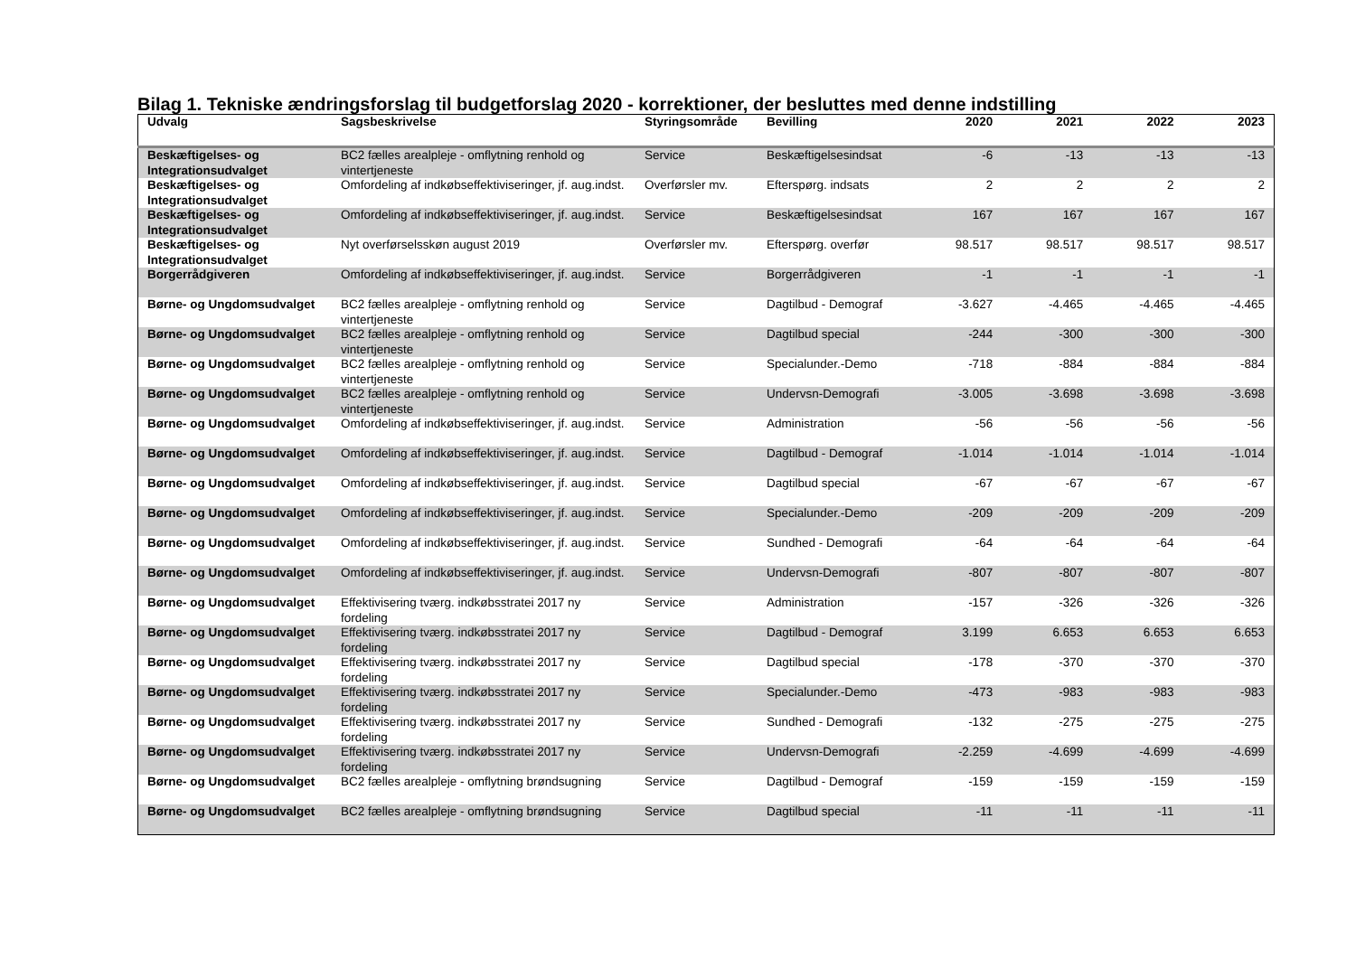Bilag 1. Tekniske ændringsforslag til budgetforslag 2020 - korrektioner, der besluttes med denne indstilling
| Udvalg | Sagsbeskrivelse | Styringsområde | Bevilling | 2020 | 2021 | 2022 | 2023 |
| --- | --- | --- | --- | --- | --- | --- | --- |
| Beskæftigelses- og Integrationsudvalget | BC2 fælles arealpleje - omflytning renhold og vintertjeneste | Service | Beskæftigelsesindsat | -6 | -13 | -13 | -13 |
| Beskæftigelses- og Integrationsudvalget | Omfordeling af indkøbseffektiviseringer, jf. aug.indst. | Overførsler mv. | Efterspørg. indsats | 2 | 2 | 2 | 2 |
| Beskæftigelses- og Integrationsudvalget | Omfordeling af indkøbseffektiviseringer, jf. aug.indst. | Service | Beskæftigelsesindsat | 167 | 167 | 167 | 167 |
| Beskæftigelses- og Integrationsudvalget | Nyt overførselsskøn august 2019 | Overførsler mv. | Efterspørg. overfør | 98.517 | 98.517 | 98.517 | 98.517 |
| Borgerrådgiveren | Omfordeling af indkøbseffektiviseringer, jf. aug.indst. | Service | Borgerrådgiveren | -1 | -1 | -1 | -1 |
| Børne- og Ungdomsudvalget | BC2 fælles arealpleje - omflytning renhold og vintertjeneste | Service | Dagtilbud - Demograf | -3.627 | -4.465 | -4.465 | -4.465 |
| Børne- og Ungdomsudvalget | BC2 fælles arealpleje - omflytning renhold og vintertjeneste | Service | Dagtilbud special | -244 | -300 | -300 | -300 |
| Børne- og Ungdomsudvalget | BC2 fælles arealpleje - omflytning renhold og vintertjeneste | Service | Specialunder.-Demo | -718 | -884 | -884 | -884 |
| Børne- og Ungdomsudvalget | BC2 fælles arealpleje - omflytning renhold og vintertjeneste | Service | Undervsn-Demografi | -3.005 | -3.698 | -3.698 | -3.698 |
| Børne- og Ungdomsudvalget | Omfordeling af indkøbseffektiviseringer, jf. aug.indst. | Service | Administration | -56 | -56 | -56 | -56 |
| Børne- og Ungdomsudvalget | Omfordeling af indkøbseffektiviseringer, jf. aug.indst. | Service | Dagtilbud - Demograf | -1.014 | -1.014 | -1.014 | -1.014 |
| Børne- og Ungdomsudvalget | Omfordeling af indkøbseffektiviseringer, jf. aug.indst. | Service | Dagtilbud special | -67 | -67 | -67 | -67 |
| Børne- og Ungdomsudvalget | Omfordeling af indkøbseffektiviseringer, jf. aug.indst. | Service | Specialunder.-Demo | -209 | -209 | -209 | -209 |
| Børne- og Ungdomsudvalget | Omfordeling af indkøbseffektiviseringer, jf. aug.indst. | Service | Sundhed - Demografi | -64 | -64 | -64 | -64 |
| Børne- og Ungdomsudvalget | Omfordeling af indkøbseffektiviseringer, jf. aug.indst. | Service | Undervsn-Demografi | -807 | -807 | -807 | -807 |
| Børne- og Ungdomsudvalget | Effektivisering tværg. indkøbsstratei 2017 ny fordeling | Service | Administration | -157 | -326 | -326 | -326 |
| Børne- og Ungdomsudvalget | Effektivisering tværg. indkøbsstratei 2017 ny fordeling | Service | Dagtilbud - Demograf | 3.199 | 6.653 | 6.653 | 6.653 |
| Børne- og Ungdomsudvalget | Effektivisering tværg. indkøbsstratei 2017 ny fordeling | Service | Dagtilbud special | -178 | -370 | -370 | -370 |
| Børne- og Ungdomsudvalget | Effektivisering tværg. indkøbsstratei 2017 ny fordeling | Service | Specialunder.-Demo | -473 | -983 | -983 | -983 |
| Børne- og Ungdomsudvalget | Effektivisering tværg. indkøbsstratei 2017 ny fordeling | Service | Sundhed - Demografi | -132 | -275 | -275 | -275 |
| Børne- og Ungdomsudvalget | Effektivisering tværg. indkøbsstratei 2017 ny fordeling | Service | Undervsn-Demografi | -2.259 | -4.699 | -4.699 | -4.699 |
| Børne- og Ungdomsudvalget | BC2 fælles arealpleje - omflytning brøndsugning | Service | Dagtilbud - Demograf | -159 | -159 | -159 | -159 |
| Børne- og Ungdomsudvalget | BC2 fælles arealpleje - omflytning brøndsugning | Service | Dagtilbud special | -11 | -11 | -11 | -11 |